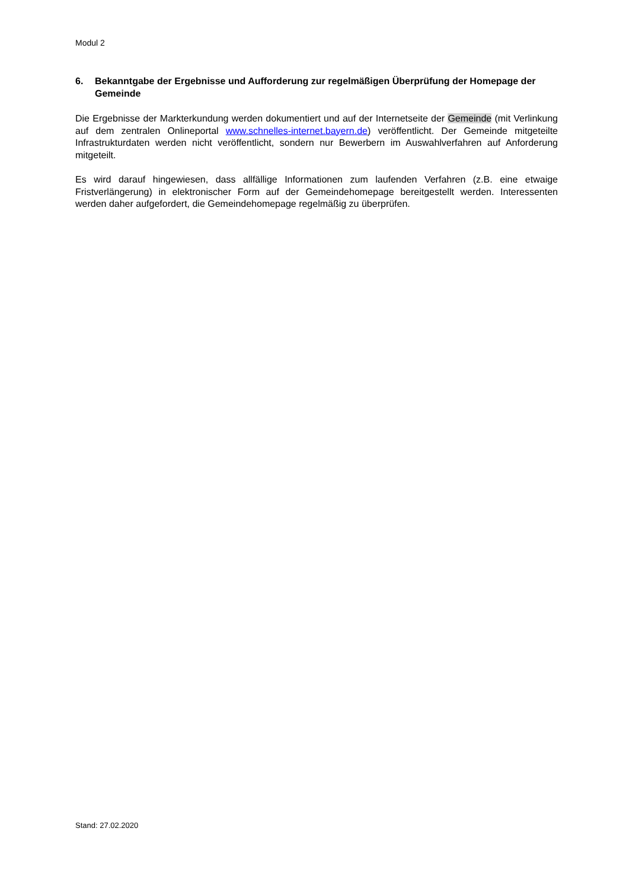Modul 2
6. Bekanntgabe der Ergebnisse und Aufforderung zur regelmäßigen Überprüfung der Home­page der Gemeinde
Die Ergebnisse der Markterkundung werden dokumentiert und auf der Internetseite der Gemeinde (mit Verlinkung auf dem zentralen Onlineportal www.schnelles-internet.bayern.de) veröffentlicht. Der Ge­meinde mitgeteilte Infrastrukturdaten werden nicht veröffentlicht, sondern nur Bewerbern im Auswahl­verfahren auf Anforderung mitgeteilt.
Es wird darauf hingewiesen, dass allfällige Informationen zum laufenden Verfahren (z.B. eine etwaige Fristverlängerung) in elektronischer Form auf der Gemeindehomepage bereitgestellt werden. Interes­senten werden daher aufgefordert, die Gemeindehomepage regelmäßig zu überprüfen.
Stand: 27.02.2020